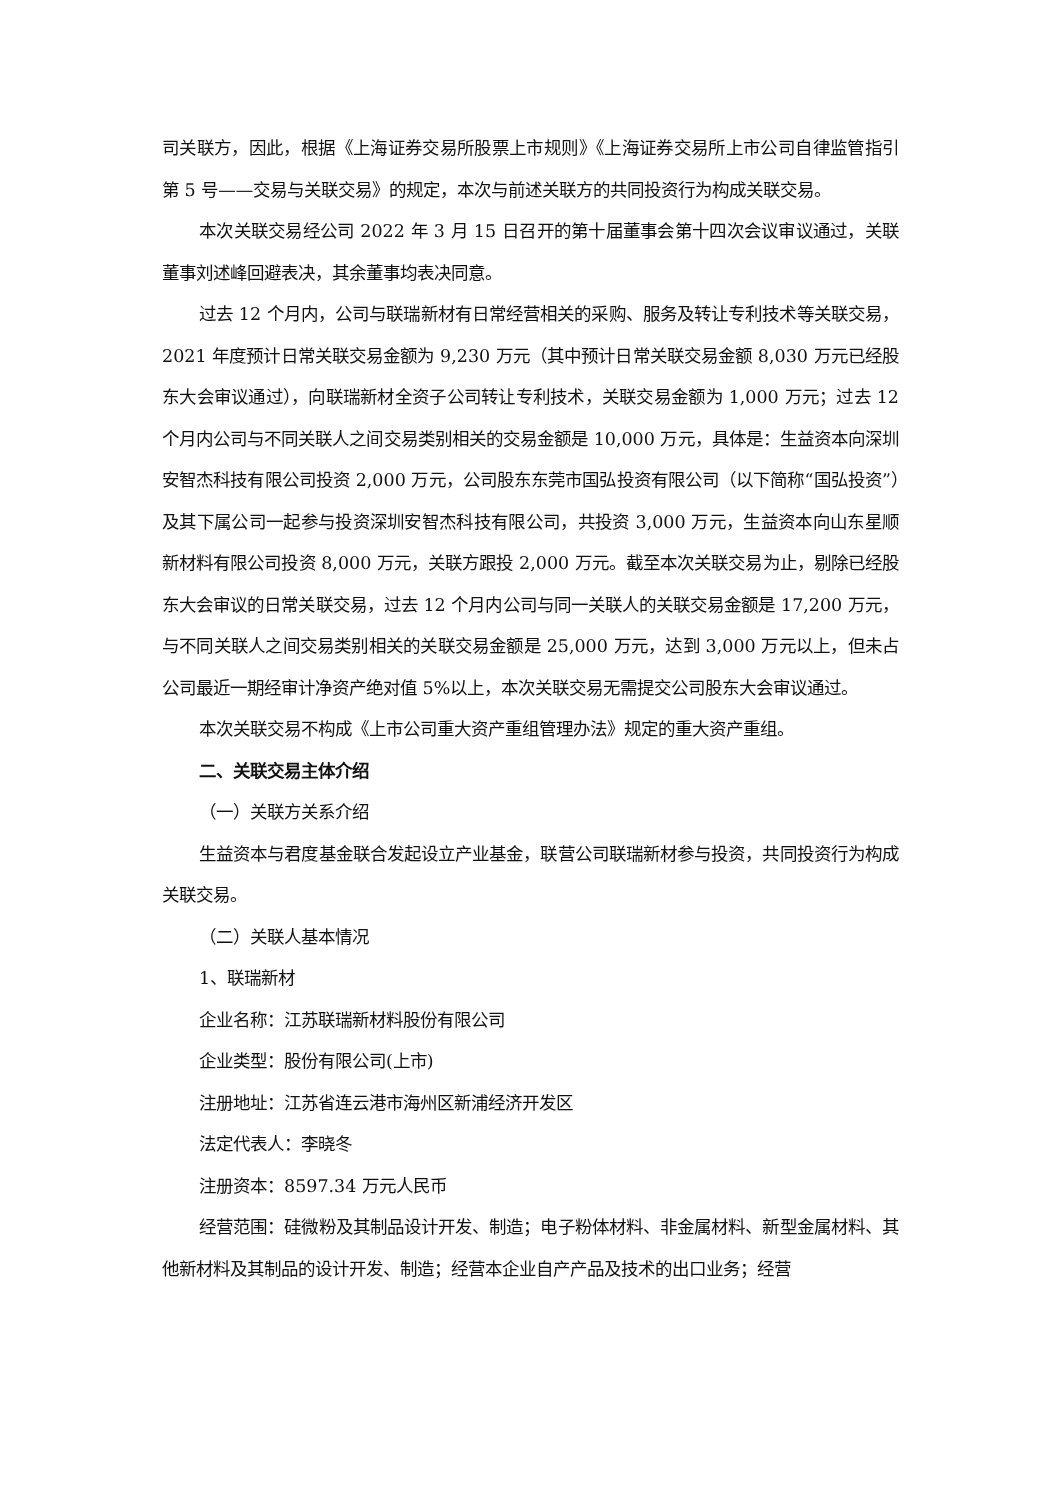司关联方，因此，根据《上海证券交易所股票上市规则》《上海证券交易所上市公司自律监管指引第 5 号——交易与关联交易》的规定，本次与前述关联方的共同投资行为构成关联交易。
本次关联交易经公司 2022 年 3 月 15 日召开的第十届董事会第十四次会议审议通过，关联董事刘述峰回避表决，其余董事均表决同意。
过去 12 个月内，公司与联瑞新材有日常经营相关的采购、服务及转让专利技术等关联交易，2021 年度预计日常关联交易金额为 9,230 万元（其中预计日常关联交易金额 8,030 万元已经股东大会审议通过），向联瑞新材全资子公司转让专利技术，关联交易金额为 1,000 万元；过去 12 个月内公司与不同关联人之间交易类别相关的交易金额是 10,000 万元，具体是：生益资本向深圳安智杰科技有限公司投资 2,000 万元，公司股东东莞市国弘投资有限公司（以下简称“国弘投资”）及其下属公司一起参与投资深圳安智杰科技有限公司，共投资 3,000 万元，生益资本向山东星顺新材料有限公司投资 8,000 万元，关联方跟投 2,000 万元。截至本次关联交易为止，剔除已经股东大会审议的日常关联交易，过去 12 个月内公司与同一关联人的关联交易金额是 17,200 万元，与不同关联人之间交易类别相关的关联交易金额是 25,000 万元，达到 3,000 万元以上，但未占公司最近一期经审计净资产绝对值 5%以上，本次关联交易无需提交公司股东大会审议通过。
本次关联交易不构成《上市公司重大资产重组管理办法》规定的重大资产重组。
二、关联交易主体介绍
（一）关联方关系介绍
生益资本与君度基金联合发起设立产业基金，联营公司联瑞新材参与投资，共同投资行为构成关联交易。
（二）关联人基本情况
1、联瑞新材
企业名称：江苏联瑞新材料股份有限公司
企业类型：股份有限公司(上市)
注册地址：江苏省连云港市海州区新浦经济开发区
法定代表人：李晓冬
注册资本：8597.34 万元人民币
经营范围：硅微粉及其制品设计开发、制造；电子粉体材料、非金属材料、新型金属材料、其他新材料及其制品的设计开发、制造；经营本企业自产产品及技术的出口业务；经营